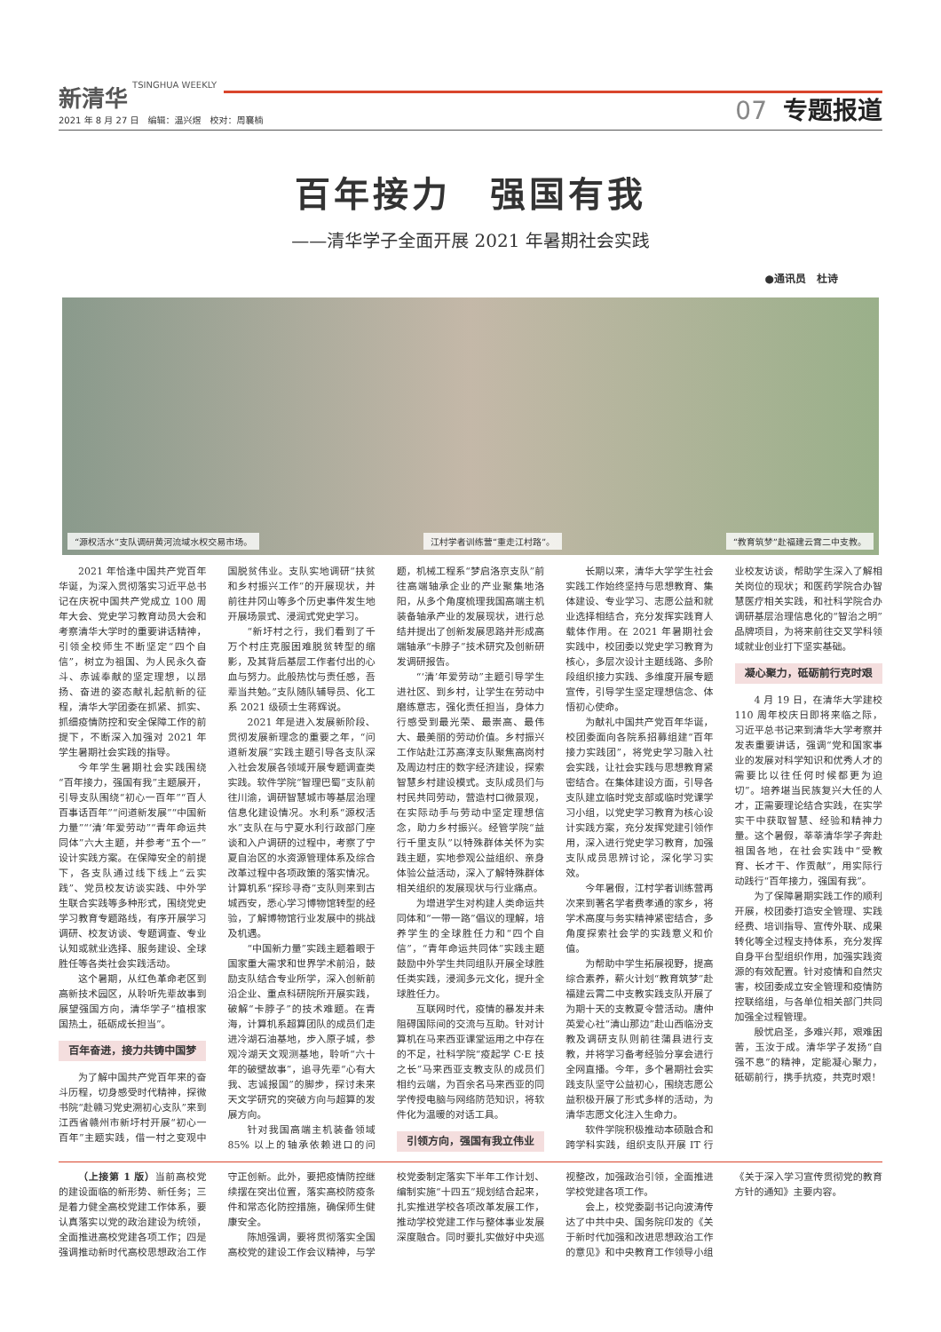新清华 TSINGHUA WEEKLY
2021 年 8 月 27 日　编辑：温兴煜　校对：周襄楠
07 专题报道
百年接力　强国有我
——清华学子全面开展 2021 年暑期社会实践
●通讯员　杜诗
“源权活水”支队调研黄河流域水权交易市场。 江村学者训练营“重走江村路”。 “教育筑梦”赴福建云霄二中支教。
2021 年恰逢中国共产党百年华诞，为深入贯彻落实习近平总书记在庆祝中国共产党成立 100 周年大会、党史学习教育动员大会和考察清华大学时的重要讲话精神，引领全校师生不断坚定“四个自信”，树立为祖国、为人民永久奋斗、赤诚奉献的坚定理想，以昂扬、奋进的姿态献礼起航新的征程，清华大学团委在抓紧、抓实、抓细疫情防控和安全保障工作的前提下，不断深入加强对 2021 年学生暑期社会实践的指导。
今年学生暑期社会实践围绕“百年接力，强国有我”主题展开，引导支队围绕“初心一百年”“百人百事话百年”“问道新发展”“中国新力量”“‘清’年爱劳动”“青年命运共同体”六大主题，并参考“五个一”设计实践方案。在保障安全的前提下，各支队通过线下线上“云实践”、党员校友访谈实践、中外学生联合实践等多种形式，围绕党史学习教育专题路线，有序开展学习调研、校友访谈、专题调查、专业认知或就业选择、服务建设、全球胜任等各类社会实践活动。
这个暑期，从红色革命老区到高新技术园区，从聆听先辈故事到展望强国方向，清华学子“植根家国热土，砥砺成长担当”。
百年奋进，接力共铸中国梦
为了解中国共产党百年来的奋斗历程，切身感受时代精神，探微书院“赴赣习党史溯初心支队”来到江西省赣州市新圩村开展“初心一百年”主题实践，借一村之变观中国脱贫伟业。支队实地调研“扶贫和乡村振兴工作”的开展现状，并前往井冈山等多个历史事件发生地开展场景式、浸润式党史学习。
“新圩村之行，我们看到了千万个村庄克服困难脱贫转型的缩影，及其背后基层工作者付出的心血与努力。此般热忱与责任感，吾辈当共勉。”支队随队辅导员、化工系 2021 级硕士生蒋辉说。
2021 年是进入发展新阶段、贯彻发展新理念的重要之年，“问道新发展”实践主题引导各支队深入社会发展各领域开展专题调查类实践。软件学院“智理巴蜀”支队前往川渝，调研智慧城市等基层治理信息化建设情况。水利系“源权活水”支队在与宁夏水利行政部门座谈和入户调研的过程中，考察了宁夏自治区的水资源管理体系及综合改革过程中各项政策的落实情况。计算机系“探珍寻奇”支队则来到古城西安，悉心学习博物馆转型的经验，了解博物馆行业发展中的挑战及机遇。
“中国新力量”实践主题着眼于国家重大需求和世界学术前沿，鼓励支队结合专业所学，深入创新前沿企业、重点科研院所开展实践，破解“卡脖子”的技术难题。在青海，计算机系超算团队的成员们走进冷湖石油基地，步入原子城，参观冷湖天文观测基地，聆听“六十年的破壁故事”，追寻先辈“心有大我、志诚报国”的脚步，探讨未来天文学研究的突破方向与超算的发展方向。
针对我国高端主机装备领域 85% 以上的轴承依赖进口的问题，机械工程系“梦启洛京支队”前往高端轴承企业的产业聚集地洛阳，从多个角度梳理我国高端主机装备轴承产业的发展现状，进行总结并提出了创新发展思路并形成高端轴承“卡脖子”技术研究及创新研发调研报告。
“‘清’年爱劳动”主题引导学生进社区、到乡村，让学生在劳动中磨练意志，强化责任担当，身体力行感受到最光荣、最崇高、最伟大、最美丽的劳动价值。乡村振兴工作站赴江苏高淳支队聚焦高岗村及周边村庄的数字经济建设，探索智慧乡村建设模式。支队成员们与村民共同劳动，营造村口微景观，在实际动手与劳动中坚定理想信念，助力乡村振兴。经管学院“益行千里支队”以特殊群体关怀为实践主题，实地参观公益组织、亲身体验公益活动，深入了解特殊群体相关组织的发展现状与行业痛点。
为增进学生对构建人类命运共同体和“一带一路”倡议的理解，培养学生的全球胜任力和“四个自信”，“青年命运共同体”实践主题鼓励中外学生共同组队开展全球胜任类实践，浸润多元文化，提升全球胜任力。
互联网时代，疫情的暴发并未阻碍国际间的交流与互助。针对计算机在马来西亚课堂运用之中存在的不足，社科学院“疫起学 C·E 技之长”马来西亚支教支队的成员们相约云端，为百余名马来西亚的同学传授电脑与网络防范知识，将软件化为温暖的对话工具。
引领方向，强国有我立伟业
长期以来，清华大学学生社会实践工作始终坚持与思想教育、集体建设、专业学习、志愿公益和就业选择相结合，充分发挥实践育人载体作用。在 2021 年暑期社会实践中，校团委以党史学习教育为核心，多层次设计主题线路、多阶段组织接力实践、多维度开展专题宣传，引导学生坚定理想信念、体悟初心使命。
为献礼中国共产党百年华诞，校团委面向各院系招募组建“百年接力实践团”，将党史学习融入社会实践，让社会实践与思想教育紧密结合。在集体建设方面，引导各支队建立临时党支部或临时党课学习小组，以党史学习教育为核心设计实践方案，充分发挥党建引领作用，深入进行党史学习教育，加强支队成员思辨讨论，深化学习实效。
今年暑假，江村学者训练营再次来到著名学者费孝通的家乡，将学术高度与务实精神紧密结合，多角度探索社会学的实践意义和价值。
为帮助中学生拓展视野，提高综合素养，薪火计划“教育筑梦”赴福建云霄二中支教实践支队开展了为期十天的支教夏令营活动。唐仲英爱心社“清山那边”赴山西临汾支教及调研支队则前往蒲县进行支教，并将学习备考经验分享会进行全网直播。今年，多个暑期社会实践支队坚守公益初心，围绕志愿公益积极开展了形式多样的活动，为清华志愿文化注入生命力。
软件学院积极推动本硕融合和跨学科实践，组织支队开展 IT 行业校友访谈，帮助学生深入了解相关岗位的现状；和医药学院合办智慧医疗相关实践，和社科学院合办调研基层治理信息化的“智治之明”品牌项目，为将来前往交叉学科领域就业创业打下坚实基础。
凝心聚力，砥砺前行克时艰
4 月 19 日，在清华大学建校 110 周年校庆日即将来临之际，习近平总书记来到清华大学考察并发表重要讲话，强调“党和国家事业的发展对科学知识和优秀人才的需要比以往任何时候都更为迫切”。培养堪当民族复兴大任的人才，正需要理论结合实践，在实学实干中获取智慧、经验和精神力量。这个暑假，莘莘清华学子奔赴祖国各地，在社会实践中“受教育、长才干、作贡献”，用实际行动践行“百年接力，强国有我”。
为了保障暑期实践工作的顺利开展，校团委打造安全管理、实践经费、培训指导、宣传外联、成果转化等全过程支持体系，充分发挥自身平台型组织作用，加强实践资源的有效配置。针对疫情和自然灾害，校团委成立安全管理和疫情防控联络组，与各单位相关部门共同加强全过程管理。
殷忧启圣，多难兴邦，艰难困苦，玉汝于成。清华学子发扬“自强不息”的精神，定能凝心聚力，砥砺前行，携手抗疫，共克时艰！
（上接第 1 版）当前高校党的建设面临的新形势、新任务；三是着力健全高校党建工作体系，要认真落实以党的政治建设为统领，全面推进高校党建各项工作；四是强调推动新时代高校思想政治工作守正创新。此外，要把疫情防控继续摆在突出位置，落实高校防疫条件和常态化防控措施，确保师生健康安全。
陈旭强调，要将贯彻落实全国高校党的建设工作会议精神，与学校党委制定落实下半年工作计划、编制实施“十四五”规划结合起来，扎实推进学校各项改革发展工作，推动学校党建工作与整体事业发展深度融合。同时要扎实做好中央巡视整改，加强政治引领，全面推进学校党建各项工作。
会上，校党委副书记向波涛传达了中共中央、国务院印发的《关于新时代加强和改进思想政治工作的意见》和中央教育工作领导小组《关于深入学习宣传贯彻党的教育方针的通知》主要内容。